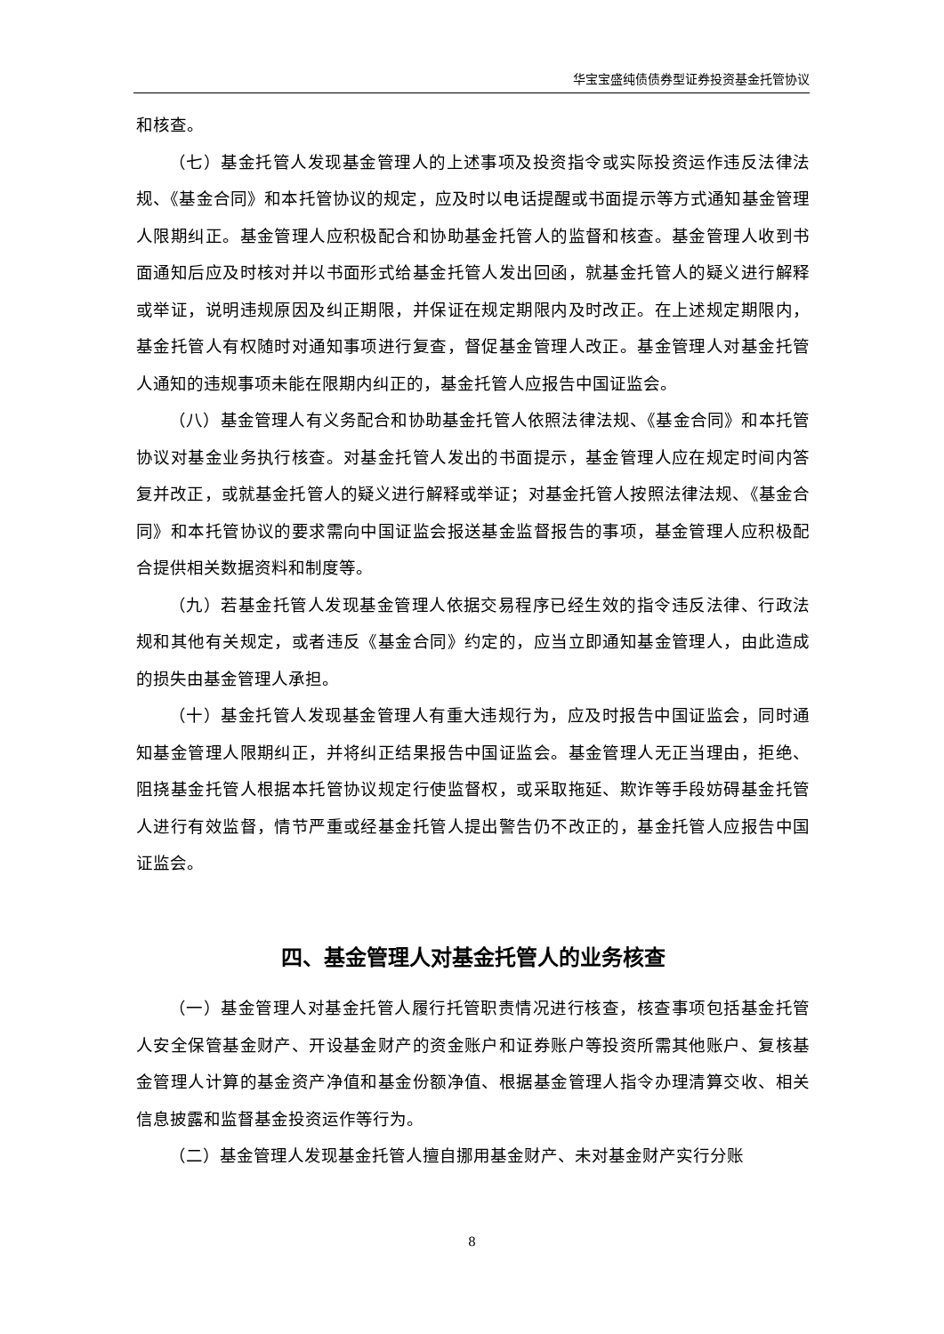华宝宝盛纯债债券型证券投资基金托管协议
和核查。
（七）基金托管人发现基金管理人的上述事项及投资指令或实际投资运作违反法律法规、《基金合同》和本托管协议的规定，应及时以电话提醒或书面提示等方式通知基金管理人限期纠正。基金管理人应积极配合和协助基金托管人的监督和核查。基金管理人收到书面通知后应及时核对并以书面形式给基金托管人发出回函，就基金托管人的疑义进行解释或举证，说明违规原因及纠正期限，并保证在规定期限内及时改正。在上述规定期限内，基金托管人有权随时对通知事项进行复查，督促基金管理人改正。基金管理人对基金托管人通知的违规事项未能在限期内纠正的，基金托管人应报告中国证监会。
（八）基金管理人有义务配合和协助基金托管人依照法律法规、《基金合同》和本托管协议对基金业务执行核查。对基金托管人发出的书面提示，基金管理人应在规定时间内答复并改正，或就基金托管人的疑义进行解释或举证；对基金托管人按照法律法规、《基金合同》和本托管协议的要求需向中国证监会报送基金监督报告的事项，基金管理人应积极配合提供相关数据资料和制度等。
（九）若基金托管人发现基金管理人依据交易程序已经生效的指令违反法律、行政法规和其他有关规定，或者违反《基金合同》约定的，应当立即通知基金管理人，由此造成的损失由基金管理人承担。
（十）基金托管人发现基金管理人有重大违规行为，应及时报告中国证监会，同时通知基金管理人限期纠正，并将纠正结果报告中国证监会。基金管理人无正当理由，拒绝、阻挠基金托管人根据本托管协议规定行使监督权，或采取拖延、欺诈等手段妨碍基金托管人进行有效监督，情节严重或经基金托管人提出警告仍不改正的，基金托管人应报告中国证监会。
四、基金管理人对基金托管人的业务核查
（一）基金管理人对基金托管人履行托管职责情况进行核查，核查事项包括基金托管人安全保管基金财产、开设基金财产的资金账户和证券账户等投资所需其他账户、复核基金管理人计算的基金资产净值和基金份额净值、根据基金管理人指令办理清算交收、相关信息披露和监督基金投资运作等行为。
（二）基金管理人发现基金托管人擅自挪用基金财产、未对基金财产实行分账
8